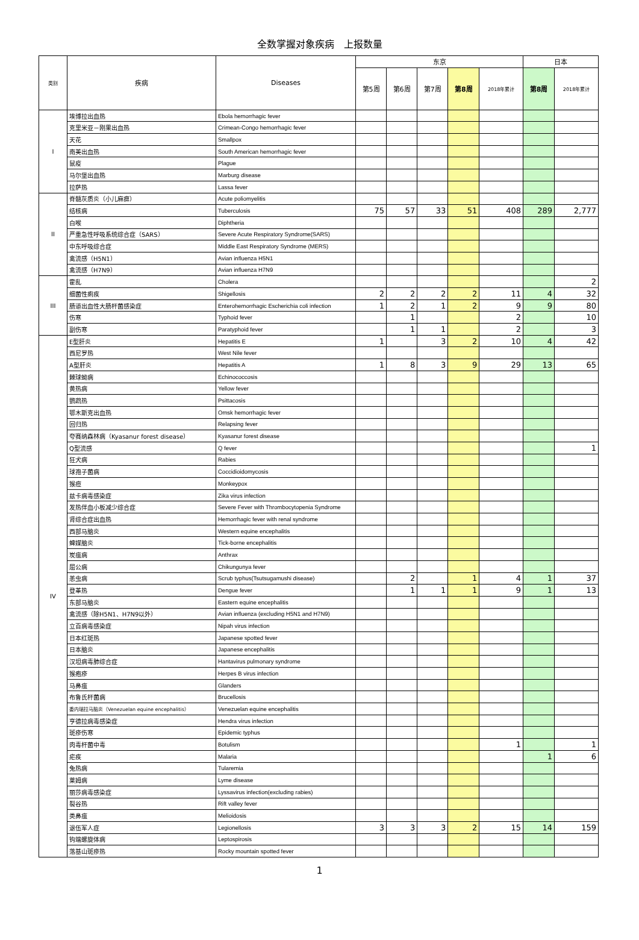全数掌握对象疾病　上报数量
| 类别 | 疾病 | Diseases | 东京 | | | | | 日本 | |
| --- | --- | --- | --- | --- | --- | --- | --- | --- | --- |
| | | | 第5周 | 第6周 | 第7周 | 第8周 | 2018年累计 | 第8周 | 2018年累计 |
| I | 埃博拉出血热 | Ebola hemorrhagic fever | | | | | | | |
| | 克里米亚－刚果出血热 | Crimean-Congo hemorrhagic fever | | | | | | | |
| | 天花 | Smallpox | | | | | | | |
| | 南美出血热 | South American hemorrhagic fever | | | | | | | |
| | 鼠疫 | Plague | | | | | | | |
| | 马尔堡出血热 | Marburg disease | | | | | | | |
| | 拉萨热 | Lassa fever | | | | | | | |
| II | 脊髓灰质炎（小儿麻痹） | Acute poliomyelitis | | | | | | | |
| | 结核病 | Tuberculosis | 75 | 57 | 33 | 51 | 408 | 289 | 2,777 |
| | 白喉 | Diphtheria | | | | | | | |
| | 严重急性呼吸系统综合症（SARS） | Severe Acute Respiratory Syndrome(SARS) | | | | | | | |
| | 中东呼吸综合症 | Middle East Respiratory Syndrome (MERS) | | | | | | | |
| | 禽流感（H5N1） | Avian influenza H5N1 | | | | | | | |
| | 禽流感（H7N9） | Avian influenza H7N9 | | | | | | | |
| III | 霍乱 | Cholera | | | | | | | 2 |
| | 细菌性痢疾 | Shigellosis | 2 | 2 | 2 | 2 | 11 | 4 | 32 |
| | 肠道出血性大肠杆菌感染症 | Enterohemorrhagic Escherichia coli infection | 1 | 2 | 1 | 2 | 9 | 9 | 80 |
| | 伤寒 | Typhoid fever | | 1 | | | 2 | | 10 |
| | 副伤寒 | Paratyphoid fever | | 1 | 1 | | 2 | | 3 |
| IV | E型肝炎 | Hepatitis E | 1 | | 3 | 2 | 10 | 4 | 42 |
| | 西尼罗热 | West Nile fever | | | | | | | |
| | A型肝炎 | Hepatitis A | 1 | 8 | 3 | 9 | 29 | 13 | 65 |
| | 棘球蚴病 | Echinococcosis | | | | | | | |
| | 黄热病 | Yellow fever | | | | | | | |
| | 鹦鹉热 | Psittacosis | | | | | | | |
| | 鄂木斯克出血热 | Omsk hemorrhagic fever | | | | | | | |
| | 回归热 | Relapsing fever | | | | | | | |
| | 夸赛纳森林病（Kyasanur forest disease） | Kyasanur forest disease | | | | | | | |
| | Q型流感 | Q fever | | | | | | | 1 |
| | 狂犬病 | Rabies | | | | | | | |
| | 球孢子菌病 | Coccidioidomycosis | | | | | | | |
| | 猴痘 | Monkeypox | | | | | | | |
| | 兹卡病毒感染症 | Zika virus infection | | | | | | | |
| | 发热伴血小板减少综合症 | Severe Fever with Thrombocytopenia Syndrome | | | | | | | |
| | 肾综合症出血热 | Hemorrhagic fever with renal syndrome | | | | | | | |
| | 西部马脑炎 | Western equine encephalitis | | | | | | | |
| | 蜱媒脑炎 | Tick-borne encephalitis | | | | | | | |
| | 炭疽病 | Anthrax | | | | | | | |
| | 屈公病 | Chikungunya fever | | | | | | | |
| | 恙虫病 | Scrub typhus(Tsutsugamushi disease) | | 2 | | 1 | 4 | 1 | 37 |
| | 登革热 | Dengue fever | | 1 | 1 | 1 | 9 | 1 | 13 |
| | 东部马脑炎 | Eastern equine encephalitis | | | | | | | |
| | 禽流感（除H5N1、H7N9以外） | Avian influenza (excluding H5N1 and H7N9) | | | | | | | |
| | 立百病毒感染症 | Nipah virus infection | | | | | | | |
| | 日本红斑热 | Japanese spotted fever | | | | | | | |
| | 日本脑炎 | Japanese encephalitis | | | | | | | |
| | 汉坦病毒肺综合症 | Hantavirus pulmonary syndrome | | | | | | | |
| | 猴疱疹 | Herpes B virus infection | | | | | | | |
| | 马鼻疽 | Glanders | | | | | | | |
| | 布鲁氏杆菌病 | Brucellosis | | | | | | | |
| | 委内瑞拉马脑炎（Venezuelan equine encephalitis） | Venezuelan equine encephalitis | | | | | | | |
| | 亨德拉病毒感染症 | Hendra virus infection | | | | | | | |
| | 斑疹伤寒 | Epidemic typhus | | | | | | | |
| | 肉毒杆菌中毒 | Botulism | | | | | 1 | | 1 |
| | 疟疾 | Malaria | | | | | | 1 | 6 |
| | 兔热病 | Tularemia | | | | | | | |
| | 莱姆病 | Lyme disease | | | | | | | |
| | 丽莎病毒感染症 | Lyssavirus infection(excluding rabies) | | | | | | | |
| | 裂谷热 | Rift valley fever | | | | | | | |
| | 类鼻疽 | Melioidosis | | | | | | | |
| | 退伍军人症 | Legionellosis | 3 | 3 | 3 | 2 | 15 | 14 | 159 |
| | 钩端螺旋体病 | Leptospirosis | | | | | | | |
| | 落基山斑疹热 | Rocky mountain spotted fever | | | | | | | |
1